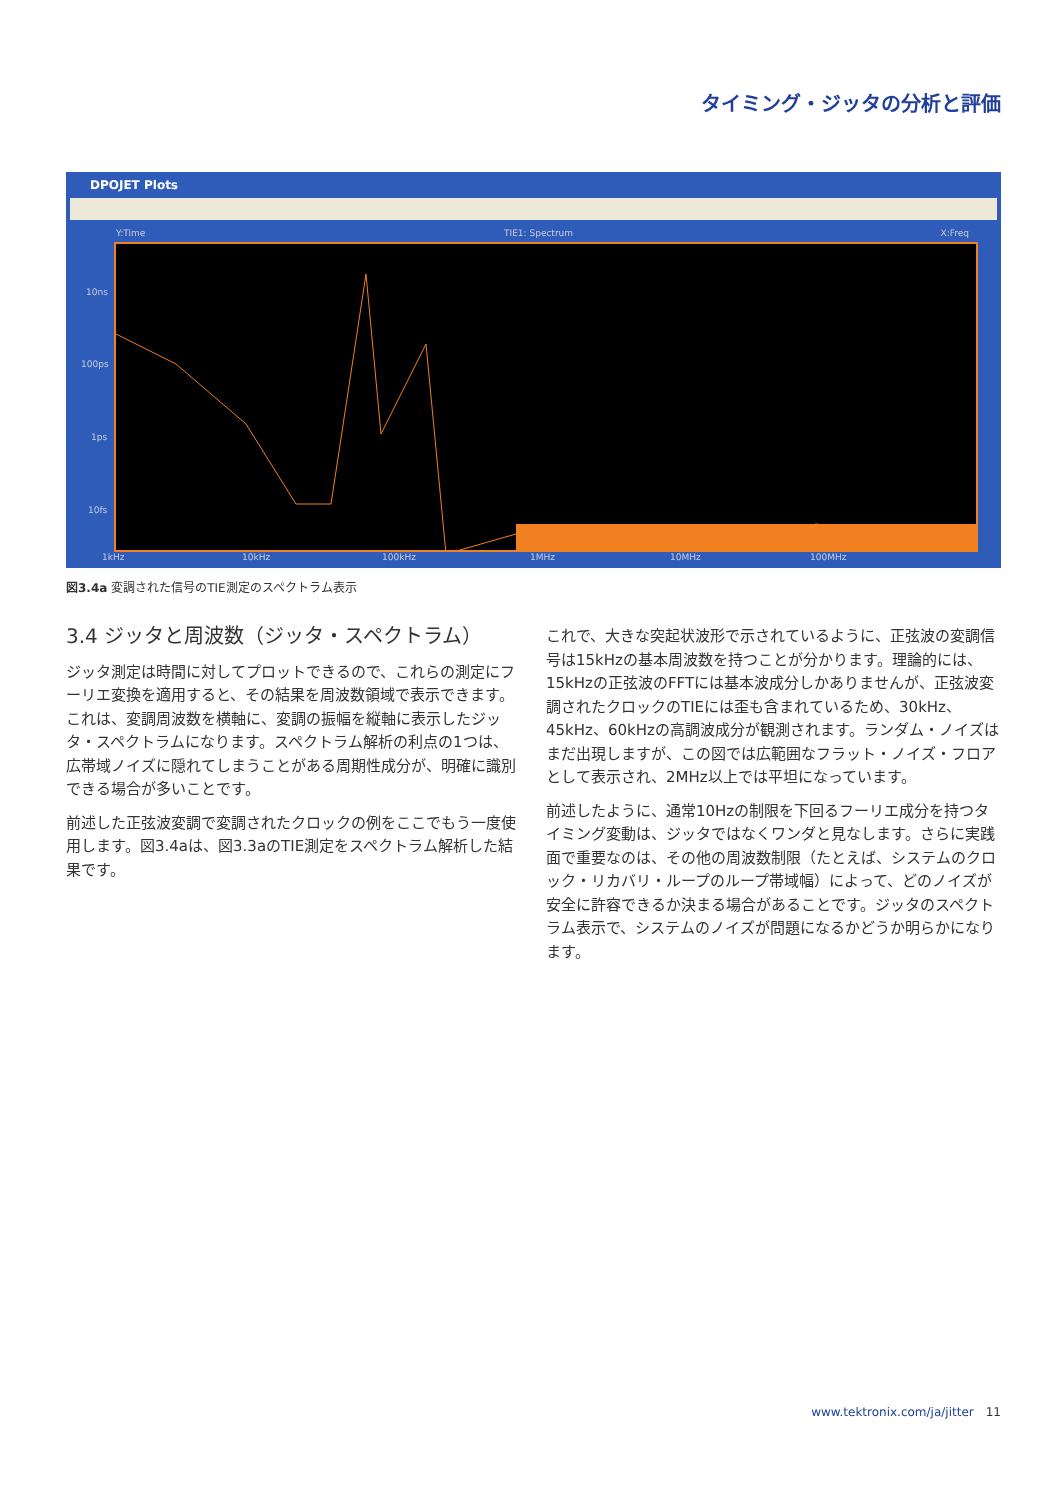タイミング・ジッタの分析と評価
DPOJET Plots
Y:Time TIE1: Spectrum X:Freq
10ns
100ps
1ps
10fs
1kHz 10kHz 100kHz 1MHz 10MHz 100MHz
図3.4a 変調された信号のTIE測定のスペクトラム表示
3.4 ジッタと周波数（ジッタ・スペクトラム）
ジッタ測定は時間に対してプロットできるので、これらの測定にフーリエ変換を適用すると、その結果を周波数領域で表示できます。これは、変調周波数を横軸に、変調の振幅を縦軸に表示したジッタ・スペクトラムになります。スペクトラム解析の利点の1つは、広帯域ノイズに隠れてしまうことがある周期性成分が、明確に識別できる場合が多いことです。
前述した正弦波変調で変調されたクロックの例をここでもう一度使用します。図3.4aは、図3.3aのTIE測定をスペクトラム解析した結果です。
これで、大きな突起状波形で示されているように、正弦波の変調信号は15kHzの基本周波数を持つことが分かります。理論的には、15kHzの正弦波のFFTには基本波成分しかありませんが、正弦波変調されたクロックのTIEには歪も含まれているため、30kHz、45kHz、60kHzの高調波成分が観測されます。ランダム・ノイズはまだ出現しますが、この図では広範囲なフラット・ノイズ・フロアとして表示され、2MHz以上では平坦になっています。
前述したように、通常10Hzの制限を下回るフーリエ成分を持つタイミング変動は、ジッタではなくワンダと見なします。さらに実践面で重要なのは、その他の周波数制限（たとえば、システムのクロック・リカバリ・ループのループ帯域幅）によって、どのノイズが安全に許容できるか決まる場合があることです。ジッタのスペクトラム表示で、システムのノイズが問題になるかどうか明らかになります。
www.tektronix.com/ja/jitter 11